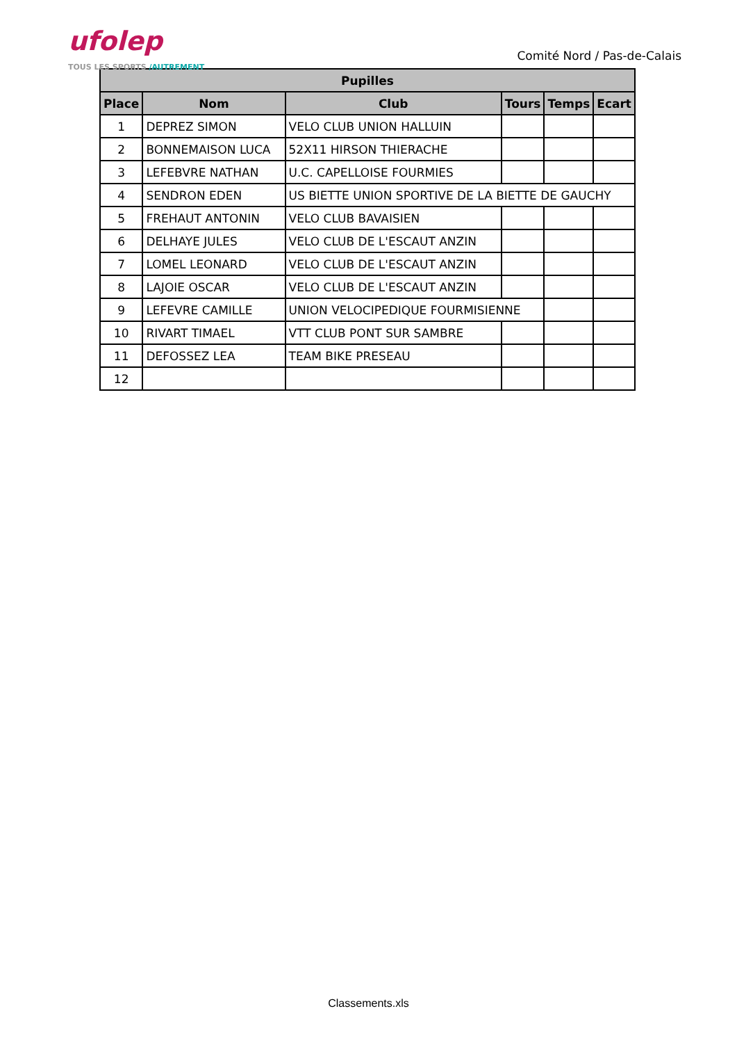ufolep
TOUS LES SPORTS /AUTREMENT
Comité Nord / Pas-de-Calais
| Pupilles | | | | | |
| --- | --- | --- | --- | --- | --- |
| Place | Nom | Club | Tours | Temps | Ecart |
| 1 | DEPREZ SIMON | VELO CLUB UNION HALLUIN | | | |
| 2 | BONNEMAISON LUCA | 52X11 HIRSON THIERACHE | | | |
| 3 | LEFEBVRE NATHAN | U.C. CAPELLOISE FOURMIES | | | |
| 4 | SENDRON EDEN | US BIETTE UNION SPORTIVE DE LA BIETTE DE GAUCHY | | | |
| 5 | FREHAUT ANTONIN | VELO CLUB BAVAISIEN | | | |
| 6 | DELHAYE JULES | VELO CLUB DE L'ESCAUT ANZIN | | | |
| 7 | LOMEL LEONARD | VELO CLUB DE L'ESCAUT ANZIN | | | |
| 8 | LAJOIE OSCAR | VELO CLUB DE L'ESCAUT ANZIN | | | |
| 9 | LEFEVRE CAMILLE | UNION VELOCIPEDIQUE FOURMISIENNE | | | |
| 10 | RIVART TIMAEL | VTT CLUB PONT SUR SAMBRE | | | |
| 11 | DEFOSSEZ LEA | TEAM BIKE PRESEAU | | | |
| 12 | | | | | |
Classements.xls